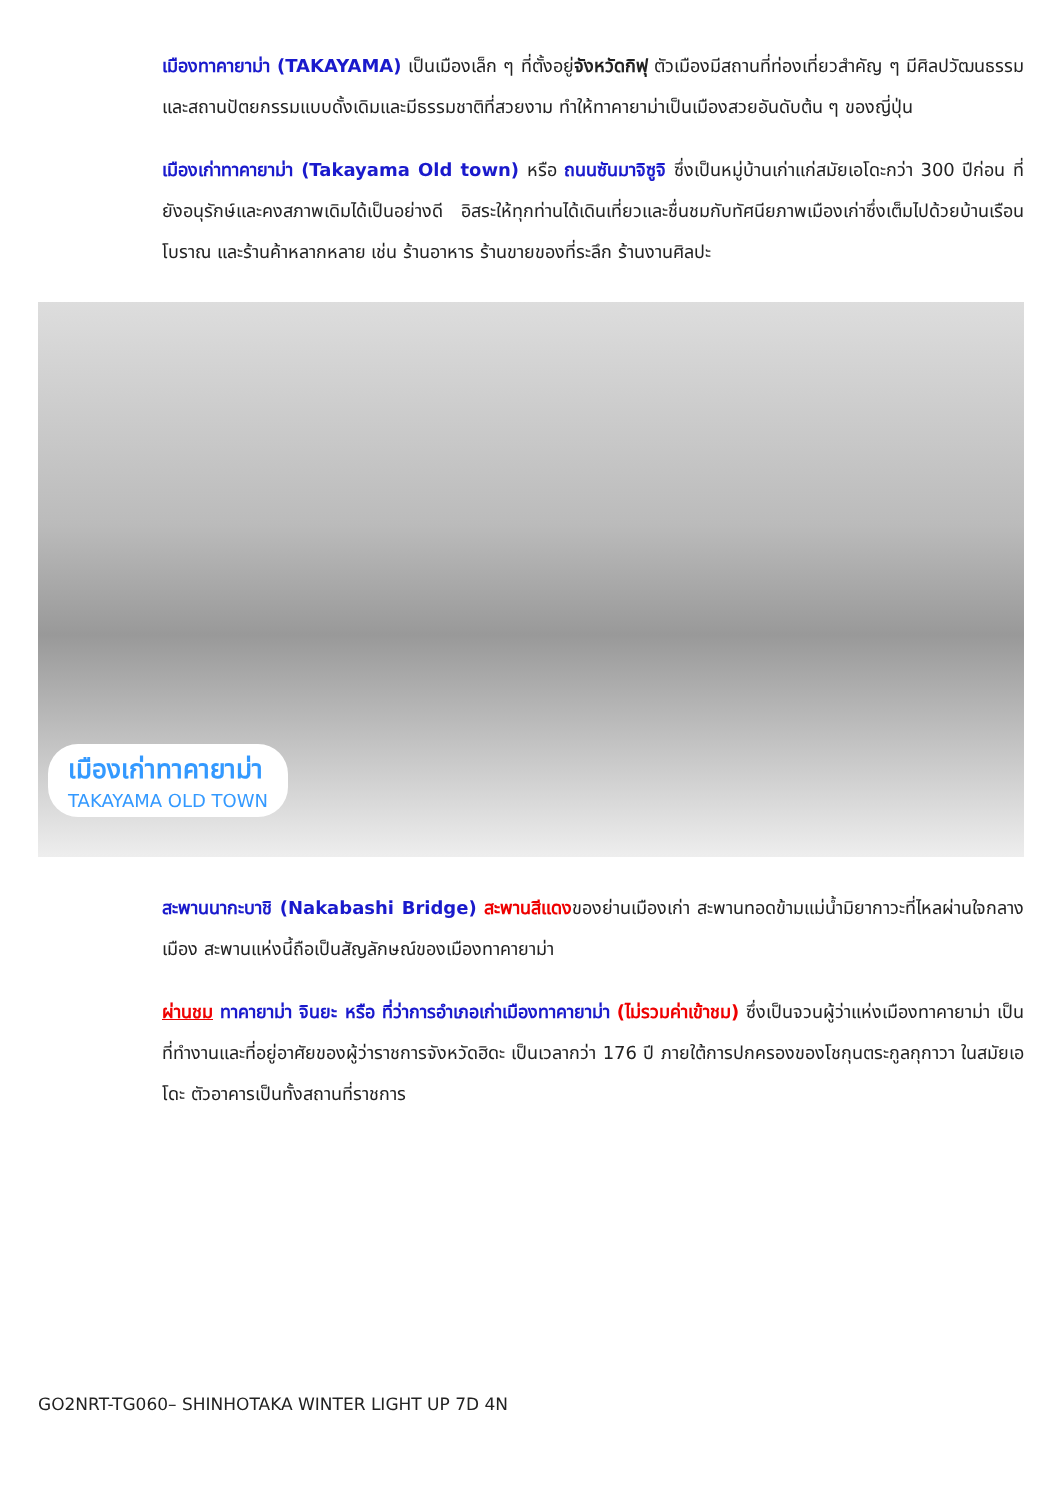เมืองทาคายาม่า (TAKAYAMA) เป็นเมืองเล็ก ๆ ที่ตั้งอยู่จังหวัดกิฟุ ตัวเมืองมีสถานที่ท่องเที่ยวสำคัญ ๆ มีศิลปวัฒนธรรมและสถานปัตยกรรมแบบดั้งเดิมและมีธรรมชาติที่สวยงาม ทำให้ทาคายาม่าเป็นเมืองสวยอันดับต้น ๆ ของญี่ปุ่น
เมืองเก่าทาคายาม่า (Takayama Old town) หรือ ถนนซันมาจิซูจิ ซึ่งเป็นหมู่บ้านเก่าแก่สมัยเอโดะกว่า 300 ปีก่อน ที่ยังอนุรักษ์และคงสภาพเดิมได้เป็นอย่างดี อิสระให้ทุกท่านได้เดินเที่ยวและชื่นชมกับทัศนียภาพเมืองเก่าซึ่งเต็มไปด้วยบ้านเรือนโบราณ และร้านค้าหลากหลาย เช่น ร้านอาหาร ร้านขายของที่ระลึก ร้านงานศิลปะ
เมืองเก่าทาคายาม่า
TAKAYAMA OLD TOWN
สะพานนากะบาชิ (Nakabashi Bridge) สะพานสีแดงของย่านเมืองเก่า สะพานทอดข้ามแม่น้ำมิยากาวะที่ไหลผ่านใจกลางเมือง สะพานแห่งนี้ถือเป็นสัญลักษณ์ของเมืองทาคายาม่า
ผ่านชม ทาคายาม่า จินยะ หรือ ที่ว่าการอำเภอเก่าเมืองทาคายาม่า (ไม่รวมค่าเข้าชม) ซึ่งเป็นจวนผู้ว่าแห่งเมืองทาคายาม่า เป็นที่ทำงานและที่อยู่อาศัยของผู้ว่าราชการจังหวัดฮิดะ เป็นเวลากว่า 176 ปี ภายใต้การปกครองของโชกุนตระกูลกุกาวา ในสมัยเอโดะ ตัวอาคารเป็นทั้งสถานที่ราชการ
GO2NRT-TG060– SHINHOTAKA WINTER LIGHT UP 7D 4N